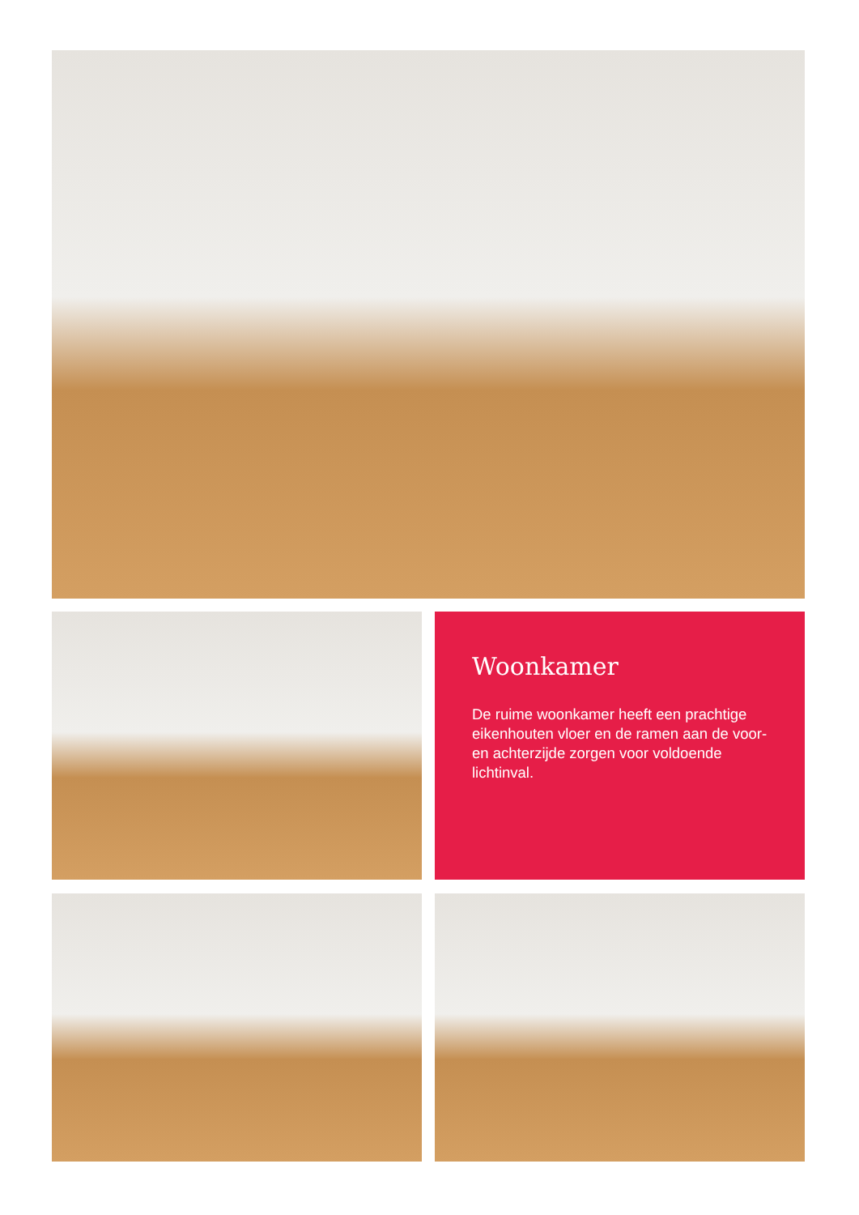Woonkamer
De ruime woonkamer heeft een prachtige eikenhouten vloer en de ramen aan de voor- en achterzijde zorgen voor voldoende lichtinval.